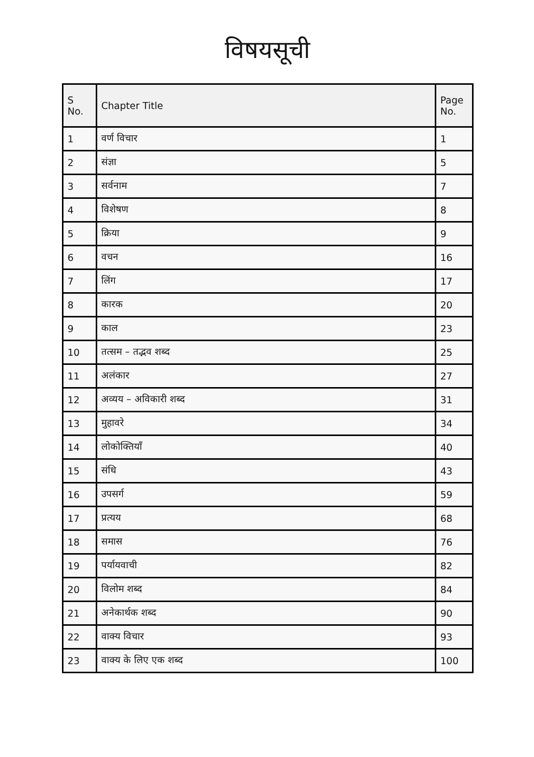विषयसूची
| S No. | Chapter Title | Page No. |
| --- | --- | --- |
| 1 | वर्ण विचार | 1 |
| 2 | संज्ञा | 5 |
| 3 | सर्वनाम | 7 |
| 4 | विशेषण | 8 |
| 5 | क्रिया | 9 |
| 6 | वचन | 16 |
| 7 | लिंग | 17 |
| 8 | कारक | 20 |
| 9 | काल | 23 |
| 10 | तत्सम – तद्भव शब्द | 25 |
| 11 | अलंकार | 27 |
| 12 | अव्यय – अविकारी शब्द | 31 |
| 13 | मुहावरे | 34 |
| 14 | लोकोक्तियाँ | 40 |
| 15 | संधि | 43 |
| 16 | उपसर्ग | 59 |
| 17 | प्रत्यय | 68 |
| 18 | समास | 76 |
| 19 | पर्यायवाची | 82 |
| 20 | विलोम शब्द | 84 |
| 21 | अनेकार्थक शब्द | 90 |
| 22 | वाक्य विचार | 93 |
| 23 | वाक्य के लिए एक शब्द | 100 |